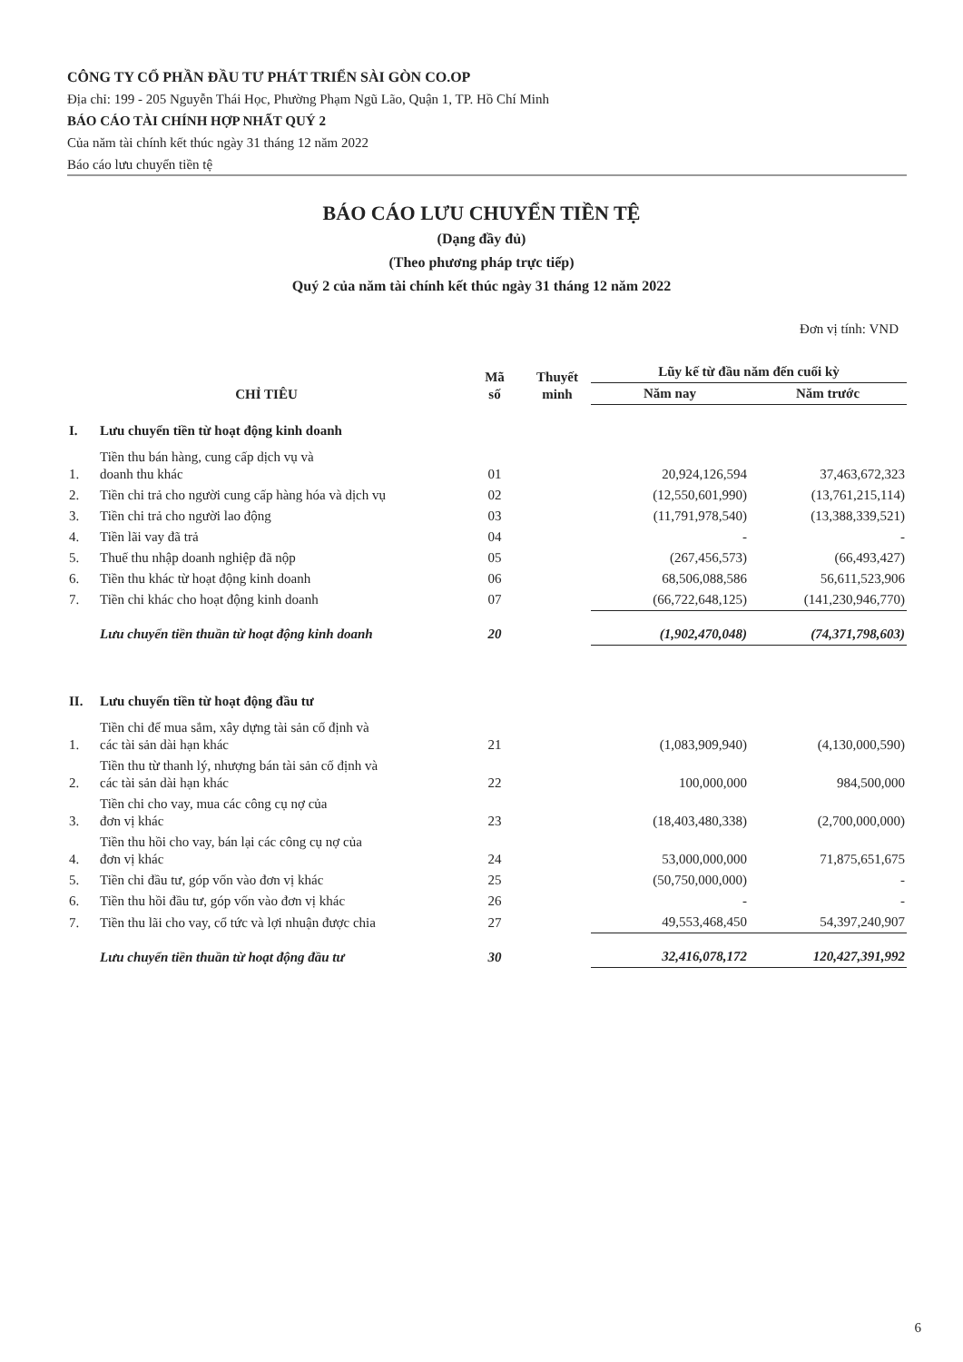CÔNG TY CỔ PHẦN ĐẦU TƯ PHÁT TRIỂN SÀI GÒN CO.OP
Địa chỉ: 199 - 205 Nguyễn Thái Học, Phường Phạm Ngũ Lão, Quận 1, TP. Hồ Chí Minh
BÁO CÁO TÀI CHÍNH HỢP NHẤT QUÝ 2
Của năm tài chính kết thúc ngày 31 tháng 12 năm 2022
Báo cáo lưu chuyển tiền tệ
BÁO CÁO LƯU CHUYỂN TIỀN TỆ
(Dạng đầy đủ)
(Theo phương pháp trực tiếp)
Quý 2 của năm tài chính kết thúc ngày 31 tháng 12 năm 2022
Đơn vị tính: VND
| CHỈ TIÊU | | Mã số | Thuyết minh | Lũy kế từ đầu năm đến cuối kỳ | |
| --- | --- | --- | --- | --- | --- |
| | | | | Năm nay | Năm trước |
| I. | Lưu chuyển tiền từ hoạt động kinh doanh | | | | |
| 1. | Tiền thu bán hàng, cung cấp dịch vụ và doanh thu khác | 01 | | 20,924,126,594 | 37,463,672,323 |
| 2. | Tiền chi trả cho người cung cấp hàng hóa và dịch vụ | 02 | | (12,550,601,990) | (13,761,215,114) |
| 3. | Tiền chi trả cho người lao động | 03 | | (11,791,978,540) | (13,388,339,521) |
| 4. | Tiền lãi vay đã trả | 04 | | - | - |
| 5. | Thuế thu nhập doanh nghiệp đã nộp | 05 | | (267,456,573) | (66,493,427) |
| 6. | Tiền thu khác từ hoạt động kinh doanh | 06 | | 68,506,088,586 | 56,611,523,906 |
| 7. | Tiền chi khác cho hoạt động kinh doanh | 07 | | (66,722,648,125) | (141,230,946,770) |
| | Lưu chuyển tiền thuần từ hoạt động kinh doanh | 20 | | (1,902,470,048) | (74,371,798,603) |
| II. | Lưu chuyển tiền từ hoạt động đầu tư | | | | |
| 1. | Tiền chi để mua sắm, xây dựng tài sản cố định và các tài sản dài hạn khác | 21 | | (1,083,909,940) | (4,130,000,590) |
| 2. | Tiền thu từ thanh lý, nhượng bán tài sản cố định và các tài sản dài hạn khác | 22 | | 100,000,000 | 984,500,000 |
| 3. | Tiền chi cho vay, mua các công cụ nợ của đơn vị khác | 23 | | (18,403,480,338) | (2,700,000,000) |
| 4. | Tiền thu hồi cho vay, bán lại các công cụ nợ của đơn vị khác | 24 | | 53,000,000,000 | 71,875,651,675 |
| 5. | Tiền chi đầu tư, góp vốn vào đơn vị khác | 25 | | (50,750,000,000) | - |
| 6. | Tiền thu hồi đầu tư, góp vốn vào đơn vị khác | 26 | | - | - |
| 7. | Tiền thu lãi cho vay, cổ tức và lợi nhuận được chia | 27 | | 49,553,468,450 | 54,397,240,907 |
| | Lưu chuyển tiền thuần từ hoạt động đầu tư | 30 | | 32,416,078,172 | 120,427,391,992 |
6